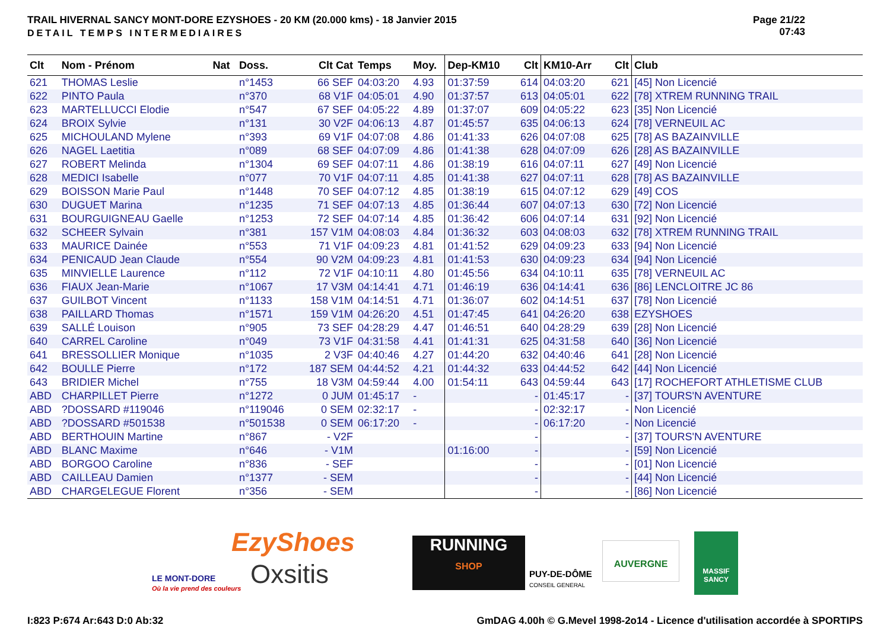TRAIL HIVERNAL SANCY MONT-DORE EZYSHOES - 20 KM (20.000 kms) - 18 Janvier 2015
DETAIL TEMPS INTERMEDIAIRES
Page 21/22
07:43
| Clt | Nom - Prénom | Nat | Doss. | Clt Cat | Temps | Moy. | Dep-KM10 | Clt | KM10-Arr | Clt | Club |
| --- | --- | --- | --- | --- | --- | --- | --- | --- | --- | --- | --- |
| 621 | THOMAS Leslie | | n°1453 | 66 SEF | 04:03:20 | 4.93 | 01:37:59 | 614 | 04:03:20 | 621 | [45] Non Licencié |
| 622 | PINTO Paula | | n°370 | 68 V1F | 04:05:01 | 4.90 | 01:37:57 | 613 | 04:05:01 | 622 | [78] XTREM RUNNING TRAIL |
| 623 | MARTELLUCCI Elodie | | n°547 | 67 SEF | 04:05:22 | 4.89 | 01:37:07 | 609 | 04:05:22 | 623 | [35] Non Licencié |
| 624 | BROIX Sylvie | | n°131 | 30 V2F | 04:06:13 | 4.87 | 01:45:57 | 635 | 04:06:13 | 624 | [78] VERNEUIL AC |
| 625 | MICHOULAND Mylene | | n°393 | 69 V1F | 04:07:08 | 4.86 | 01:41:33 | 626 | 04:07:08 | 625 | [78] AS BAZAINVILLE |
| 626 | NAGEL Laetitia | | n°089 | 68 SEF | 04:07:09 | 4.86 | 01:41:38 | 628 | 04:07:09 | 626 | [28] AS BAZAINVILLE |
| 627 | ROBERT Melinda | | n°1304 | 69 SEF | 04:07:11 | 4.86 | 01:38:19 | 616 | 04:07:11 | 627 | [49] Non Licencié |
| 628 | MEDICI Isabelle | | n°077 | 70 V1F | 04:07:11 | 4.85 | 01:41:38 | 627 | 04:07:11 | 628 | [78] AS BAZAINVILLE |
| 629 | BOISSON Marie Paul | | n°1448 | 70 SEF | 04:07:12 | 4.85 | 01:38:19 | 615 | 04:07:12 | 629 | [49] COS |
| 630 | DUGUET Marina | | n°1235 | 71 SEF | 04:07:13 | 4.85 | 01:36:44 | 607 | 04:07:13 | 630 | [72] Non Licencié |
| 631 | BOURGUIGNEAU Gaelle | | n°1253 | 72 SEF | 04:07:14 | 4.85 | 01:36:42 | 606 | 04:07:14 | 631 | [92] Non Licencié |
| 632 | SCHEER Sylvain | | n°381 | 157 V1M | 04:08:03 | 4.84 | 01:36:32 | 603 | 04:08:03 | 632 | [78] XTREM RUNNING TRAIL |
| 633 | MAURICE Dainée | | n°553 | 71 V1F | 04:09:23 | 4.81 | 01:41:52 | 629 | 04:09:23 | 633 | [94] Non Licencié |
| 634 | PENICAUD Jean Claude | | n°554 | 90 V2M | 04:09:23 | 4.81 | 01:41:53 | 630 | 04:09:23 | 634 | [94] Non Licencié |
| 635 | MINVIELLE Laurence | | n°112 | 72 V1F | 04:10:11 | 4.80 | 01:45:56 | 634 | 04:10:11 | 635 | [78] VERNEUIL AC |
| 636 | FIAUX Jean-Marie | | n°1067 | 17 V3M | 04:14:41 | 4.71 | 01:46:19 | 636 | 04:14:41 | 636 | [86] LENCLOITRE JC 86 |
| 637 | GUILBOT Vincent | | n°1133 | 158 V1M | 04:14:51 | 4.71 | 01:36:07 | 602 | 04:14:51 | 637 | [78] Non Licencié |
| 638 | PAILLARD Thomas | | n°1571 | 159 V1M | 04:26:20 | 4.51 | 01:47:45 | 641 | 04:26:20 | 638 | EZYSHOES |
| 639 | SALLÉ Louison | | n°905 | 73 SEF | 04:28:29 | 4.47 | 01:46:51 | 640 | 04:28:29 | 639 | [28] Non Licencié |
| 640 | CARREL Caroline | | n°049 | 73 V1F | 04:31:58 | 4.41 | 01:41:31 | 625 | 04:31:58 | 640 | [36] Non Licencié |
| 641 | BRESSOLLIER Monique | | n°1035 | 2 V3F | 04:40:46 | 4.27 | 01:44:20 | 632 | 04:40:46 | 641 | [28] Non Licencié |
| 642 | BOULLE Pierre | | n°172 | 187 SEM | 04:44:52 | 4.21 | 01:44:32 | 633 | 04:44:52 | 642 | [44] Non Licencié |
| 643 | BRIDIER Michel | | n°755 | 18 V3M | 04:59:44 | 4.00 | 01:54:11 | 643 | 04:59:44 | 643 | [17] ROCHEFORT ATHLETISME CLUB |
| ABD | CHARPILLET Pierre | | n°1272 | 0 JUM | 01:45:17 | - | | - | 01:45:17 | - | [37] TOURS'N AVENTURE |
| ABD | ?DOSSARD #119046 | | n°119046 | 0 SEM | 02:32:17 | - | | - | 02:32:17 | - | Non Licencié |
| ABD | ?DOSSARD #501538 | | n°501538 | 0 SEM | 06:17:20 | - | | - | 06:17:20 | - | Non Licencié |
| ABD | BERTHOUIN Martine | | n°867 | - V2F | | | | - | | - | [37] TOURS'N AVENTURE |
| ABD | BLANC Maxime | | n°646 | - V1M | | | 01:16:00 | - | | - | [59] Non Licencié |
| ABD | BORGOO Caroline | | n°836 | - SEF | | | | - | | - | [01] Non Licencié |
| ABD | CAILLEAU Damien | | n°1377 | - SEM | | | | - | | - | [44] Non Licencié |
| ABD | CHARGELEGUE Florent | | n°356 | - SEM | | | | - | | - | [86] Non Licencié |
LE MONT-DORE
Où la vie prend des couleurs
EzyShoes
Oxsitis
RUNNING
SHOP
PUY-DE-DÔME
CONSEIL GENERAL
AUVERGNE
MASSIF SANCY
I:823 P:674 Ar:643 D:0 Ab:32
GmDAG 4.00h © G.Mevel 1998-2o14 - Licence d'utilisation accordée à SPORTIPS